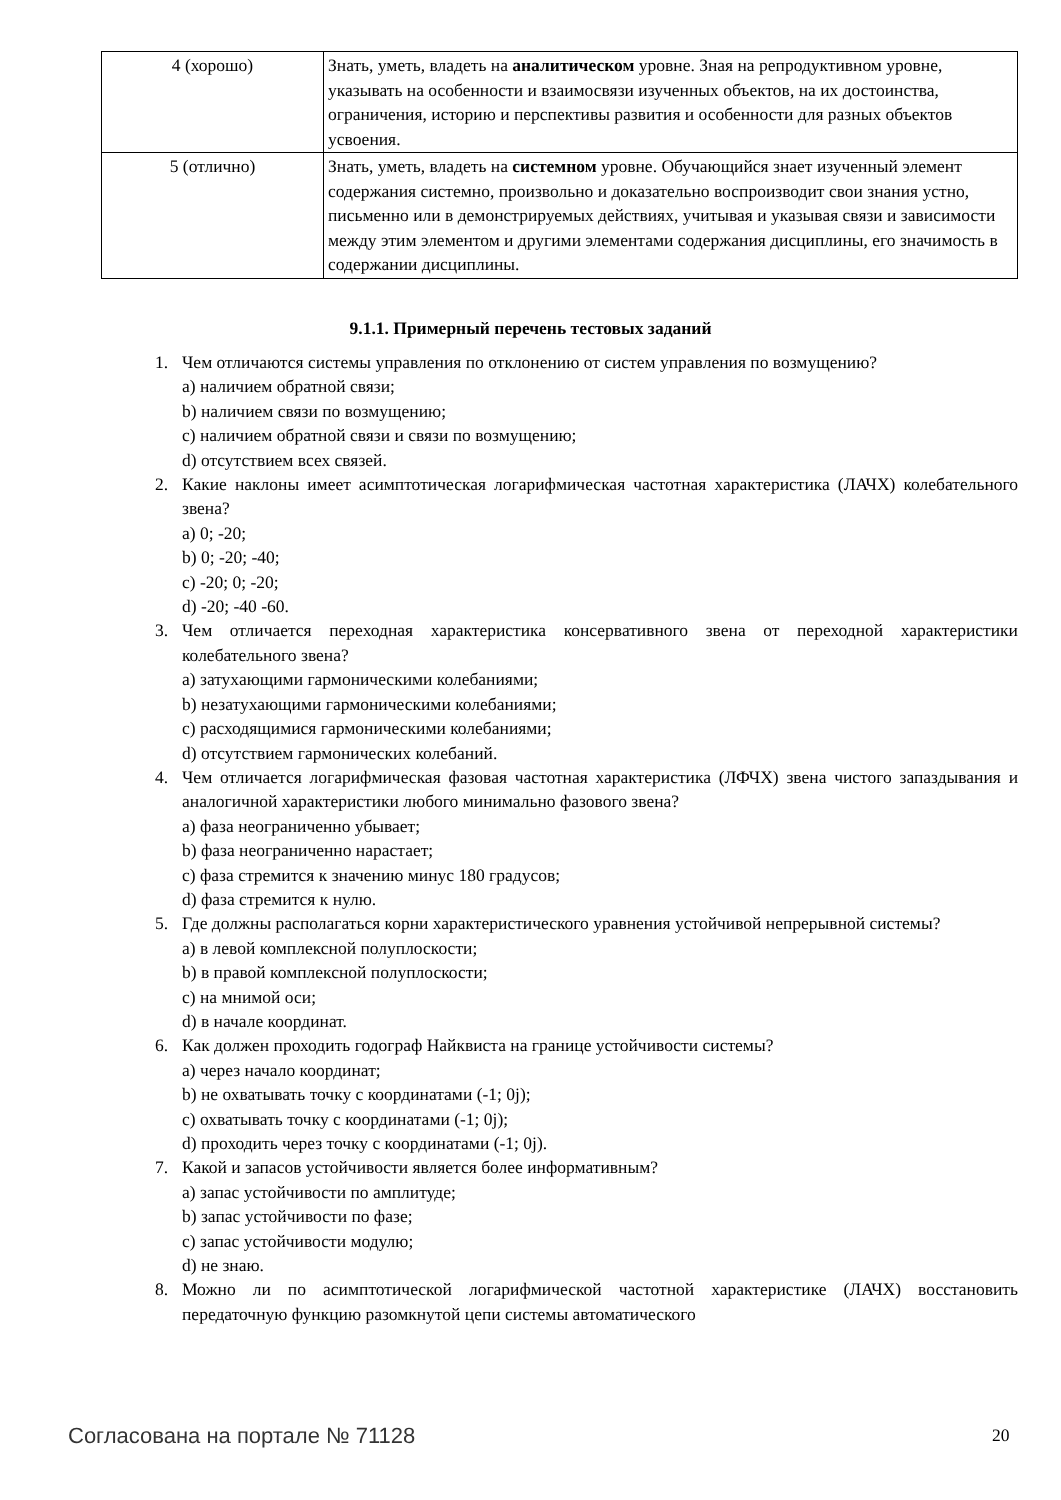| 4 (хорошо) | Знать, уметь, владеть на аналитическом уровне. Зная на репродуктивном уровне, указывать на особенности и взаимосвязи изученных объектов, на их достоинства, ограничения, историю и перспективы развития и особенности для разных объектов усвоения. |
| 5 (отлично) | Знать, уметь, владеть на системном уровне. Обучающийся знает изученный элемент содержания системно, произвольно и доказательно воспроизводит свои знания устно, письменно или в демонстрируемых действиях, учитывая и указывая связи и зависимости между этим элементом и другими элементами содержания дисциплины, его значимость в содержании дисциплины. |
9.1.1. Примерный перечень тестовых заданий
1. Чем отличаются системы управления по отклонению от систем управления по возмущению?
a) наличием обратной связи;
b) наличием связи по возмущению;
c) наличием обратной связи и связи по возмущению;
d) отсутствием всех связей.
2. Какие наклоны имеет асимптотическая логарифмическая частотная характеристика (ЛАЧХ) колебательного звена?
a) 0; -20;
b) 0; -20; -40;
c) -20; 0; -20;
d) -20; -40 -60.
3. Чем отличается переходная характеристика консервативного звена от переходной характеристики колебательного звена?
a) затухающими гармоническими колебаниями;
b) незатухающими гармоническими колебаниями;
c) расходящимися гармоническими колебаниями;
d) отсутствием гармонических колебаний.
4. Чем отличается логарифмическая фазовая частотная характеристика (ЛФЧХ) звена чистого запаздывания и аналогичной характеристики любого минимально фазового звена?
a) фаза неограниченно убывает;
b) фаза неограниченно нарастает;
c) фаза стремится к значению минус 180 градусов;
d) фаза стремится к нулю.
5. Где должны располагаться корни характеристического уравнения устойчивой непрерывной системы?
a) в левой комплексной полуплоскости;
b) в правой комплексной полуплоскости;
c) на мнимой оси;
d) в начале координат.
6. Как должен проходить годограф Найквиста на границе устойчивости системы?
a) через начало координат;
b) не охватывать точку с координатами (-1; 0j);
c) охватывать точку с координатами (-1; 0j);
d) проходить через точку с координатами (-1; 0j).
7. Какой и запасов устойчивости является более информативным?
a) запас устойчивости по амплитуде;
b) запас устойчивости по фазе;
c) запас устойчивости модулю;
d) не знаю.
8. Можно ли по асимптотической логарифмической частотной характеристике (ЛАЧХ) восстановить передаточную функцию разомкнутой цепи системы автоматического
Согласована на портале № 71128 20